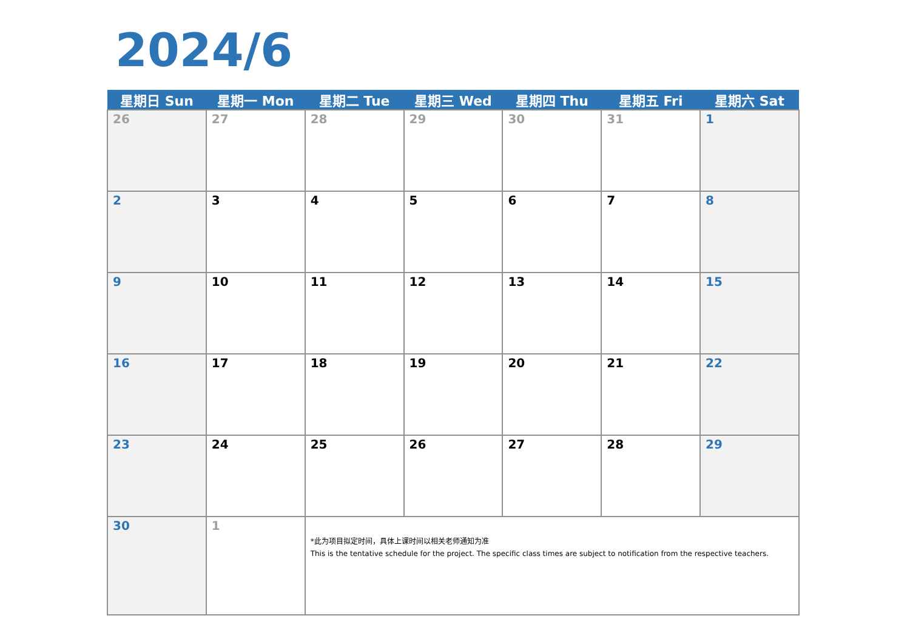2024/6
| 星期日 Sun | 星期一 Mon | 星期二 Tue | 星期三 Wed | 星期四 Thu | 星期五 Fri | 星期六 Sat |
| --- | --- | --- | --- | --- | --- | --- |
| 26 | 27 | 28 | 29 | 30 | 31 | 1 |
| 2 | 3 | 4 | 5 | 6 | 7 | 8 |
| 9 | 10 | 11 | 12 | 13 | 14 | 15 |
| 16 | 17 | 18 | 19 | 20 | 21 | 22 |
| 23 | 24 | 25 | 26 | 27 | 28 | 29 |
| 30 | 1 | *此为项目拟定时间，具体上课时间以相关老师通知为准 This is the tentative schedule for the project. The specific class times are subject to notification from the respective teachers. | | | | |